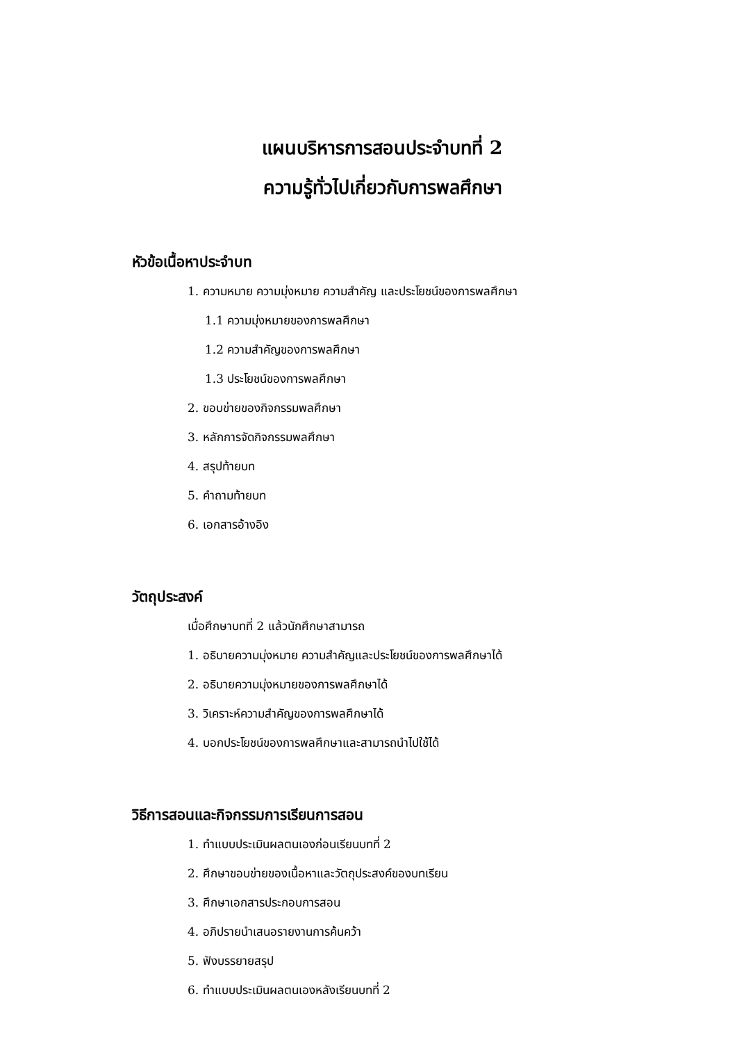แผนบริหารการสอนประจำบทที่ 2
ความรู้ทั่วไปเกี่ยวกับการพลศึกษา
หัวข้อเนื้อหาประจำบท
1. ความหมาย ความมุ่งหมาย ความสำคัญ และประโยชน์ของการพลศึกษา
1.1 ความมุ่งหมายของการพลศึกษา
1.2 ความสำคัญของการพลศึกษา
1.3 ประโยชน์ของการพลศึกษา
2. ขอบข่ายของกิจกรรมพลศึกษา
3. หลักการจัดกิจกรรมพลศึกษา
4. สรุปท้ายบท
5. คำถามท้ายบท
6. เอกสารอ้างอิง
วัตถุประสงค์
เมื่อศึกษาบทที่ 2 แล้วนักศึกษาสามารถ
1. อธิบายความมุ่งหมาย ความสำคัญและประโยชน์ของการพลศึกษาได้
2. อธิบายความมุ่งหมายของการพลศึกษาได้
3. วิเคราะห์ความสำคัญของการพลศึกษาได้
4. บอกประโยชน์ของการพลศึกษาและสามารถนำไปใช้ได้
วิธีการสอนและกิจกรรมการเรียนการสอน
1. ทำแบบประเมินผลตนเองก่อนเรียนบทที่ 2
2. ศึกษาขอบข่ายของเนื้อหาและวัตถุประสงค์ของบทเรียน
3. ศึกษาเอกสารประกอบการสอน
4. อภิปรายนำเสนอรายงานการค้นคว้า
5. ฟังบรรยายสรุป
6. ทำแบบประเมินผลตนเองหลังเรียนบทที่ 2